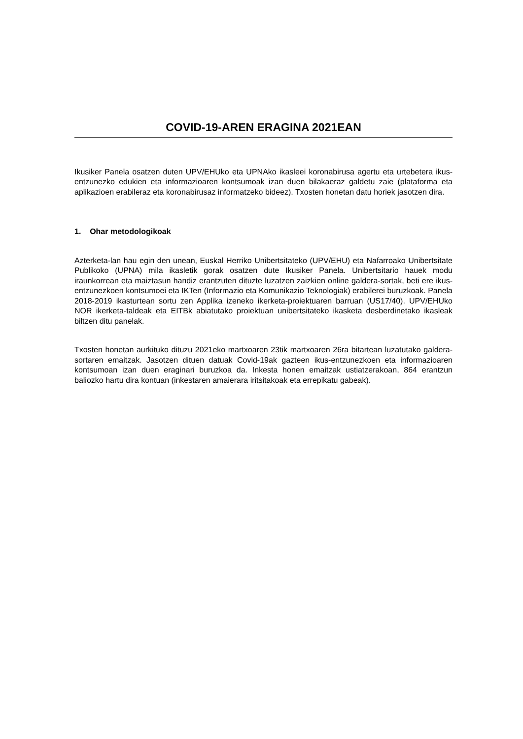COVID-19-AREN ERAGINA 2021EAN
Ikusiker Panela osatzen duten UPV/EHUko eta UPNAko ikasleei koronabirusa agertu eta urtebetera ikus-entzunezko edukien eta informazioaren kontsumoak izan duen bilakaeraz galdetu zaie (plataforma eta aplikazioen erabileraz eta koronabirusaz informatzeko bideez). Txosten honetan datu horiek jasotzen dira.
1. Ohar metodologikoak
Azterketa-lan hau egin den unean, Euskal Herriko Unibertsitateko (UPV/EHU) eta Nafarroako Unibertsitate Publikoko (UPNA) mila ikasletik gorak osatzen dute Ikusiker Panela. Unibertsitario hauek modu iraunkorrean eta maiztasun handiz erantzuten dituzte luzatzen zaizkien online galdera-sortak, beti ere ikus-entzunezkoen kontsumoei eta IKTen (Informazio eta Komunikazio Teknologiak) erabilerei buruzkoak. Panela 2018-2019 ikasturtean sortu zen Applika izeneko ikerketa-proiektuaren barruan (US17/40). UPV/EHUko NOR ikerketa-taldeak eta EITBk abiatutako proiektuan unibertsitateko ikasketa desberdinetako ikasleak biltzen ditu panelak.
Txosten honetan aurkituko dituzu 2021eko martxoaren 23tik martxoaren 26ra bitartean luzatutako galdera-sortaren emaitzak. Jasotzen dituen datuak Covid-19ak gazteen ikus-entzunezkoen eta informazioaren kontsumoan izan duen eraginari buruzkoa da. Inkesta honen emaitzak ustiatzerakoan, 864 erantzun baliozko hartu dira kontuan (inkestaren amaierara iritsitakoak eta errepikatu gabeak).